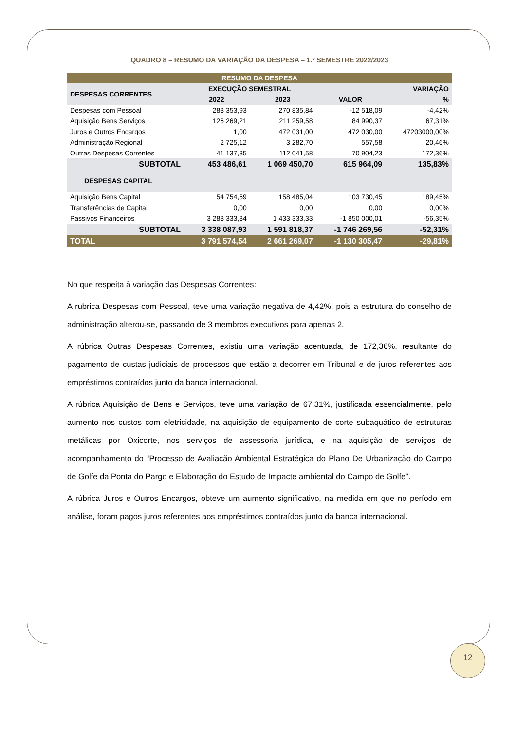QUADRO 8 – RESUMO DA VARIAÇÃO DA DESPESA – 1.º SEMESTRE 2022/2023
| RESUMO DA DESPESA | | | | |
| --- | --- | --- | --- | --- |
| DESPESAS CORRENTES | EXECUÇÃO SEMESTRAL | | VARIAÇÃO | |
| | 2022 | 2023 | VALOR | % |
| Despesas com Pessoal | 283 353,93 | 270 835,84 | -12 518,09 | -4,42% |
| Aquisição Bens Serviços | 126 269,21 | 211 259,58 | 84 990,37 | 67,31% |
| Juros e Outros Encargos | 1,00 | 472 031,00 | 472 030,00 | 47203000,00% |
| Administração Regional | 2 725,12 | 3 282,70 | 557,58 | 20,46% |
| Outras Despesas Correntes | 41 137,35 | 112 041,58 | 70 904,23 | 172,36% |
| SUBTOTAL | 453 486,61 | 1 069 450,70 | 615 964,09 | 135,83% |
| DESPESAS CAPITAL | | | | |
| Aquisição Bens Capital | 54 754,59 | 158 485,04 | 103 730,45 | 189,45% |
| Transferências de Capital | 0,00 | 0,00 | 0,00 | 0,00% |
| Passivos Financeiros | 3 283 333,34 | 1 433 333,33 | -1 850 000,01 | -56,35% |
| SUBTOTAL | 3 338 087,93 | 1 591 818,37 | -1 746 269,56 | -52,31% |
| TOTAL | 3 791 574,54 | 2 661 269,07 | -1 130 305,47 | -29,81% |
No que respeita à variação das Despesas Correntes:
A rubrica Despesas com Pessoal, teve uma variação negativa de 4,42%, pois a estrutura do conselho de administração alterou-se, passando de 3 membros executivos para apenas 2.
A rúbrica Outras Despesas Correntes, existiu uma variação acentuada, de 172,36%, resultante do pagamento de custas judiciais de processos que estão a decorrer em Tribunal e de juros referentes aos empréstimos contraídos junto da banca internacional.
A rúbrica Aquisição de Bens e Serviços, teve uma variação de 67,31%, justificada essencialmente, pelo aumento nos custos com eletricidade, na aquisição de equipamento de corte subaquático de estruturas metálicas por Oxicorte, nos serviços de assessoria jurídica, e na aquisição de serviços de acompanhamento do “Processo de Avaliação Ambiental Estratégica do Plano De Urbanização do Campo de Golfe da Ponta do Pargo e Elaboração do Estudo de Impacte ambiental do Campo de Golfe”.
A rúbrica Juros e Outros Encargos, obteve um aumento significativo, na medida em que no período em análise, foram pagos juros referentes aos empréstimos contraídos junto da banca internacional.
12